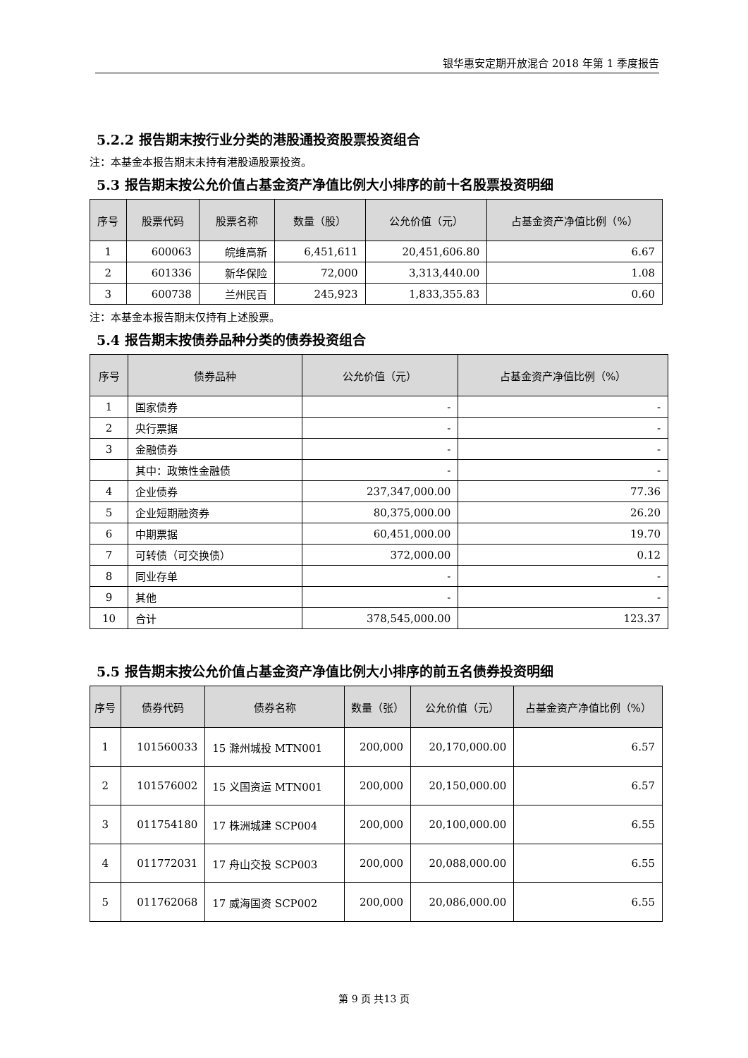银华惠安定期开放混合 2018 年第 1 季度报告
5.2.2 报告期末按行业分类的港股通投资股票投资组合
注：本基金本报告期末未持有港股通股票投资。
5.3 报告期末按公允价值占基金资产净值比例大小排序的前十名股票投资明细
| 序号 | 股票代码 | 股票名称 | 数量（股） | 公允价值（元） | 占基金资产净值比例（%） |
| --- | --- | --- | --- | --- | --- |
| 1 | 600063 | 皖维高新 | 6,451,611 | 20,451,606.80 | 6.67 |
| 2 | 601336 | 新华保险 | 72,000 | 3,313,440.00 | 1.08 |
| 3 | 600738 | 兰州民百 | 245,923 | 1,833,355.83 | 0.60 |
注：本基金本报告期末仅持有上述股票。
5.4 报告期末按债券品种分类的债券投资组合
| 序号 | 债券品种 | 公允价值（元） | 占基金资产净值比例（%） |
| --- | --- | --- | --- |
| 1 | 国家债券 | - | - |
| 2 | 央行票据 | - | - |
| 3 | 金融债券 | - | - |
| | 其中：政策性金融债 | - | - |
| 4 | 企业债券 | 237,347,000.00 | 77.36 |
| 5 | 企业短期融资券 | 80,375,000.00 | 26.20 |
| 6 | 中期票据 | 60,451,000.00 | 19.70 |
| 7 | 可转债（可交换债） | 372,000.00 | 0.12 |
| 8 | 同业存单 | - | - |
| 9 | 其他 | - | - |
| 10 | 合计 | 378,545,000.00 | 123.37 |
5.5 报告期末按公允价值占基金资产净值比例大小排序的前五名债券投资明细
| 序号 | 债券代码 | 债券名称 | 数量（张） | 公允价值（元） | 占基金资产净值比例（%） |
| --- | --- | --- | --- | --- | --- |
| 1 | 101560033 | 15 滁州城投 MTN001 | 200,000 | 20,170,000.00 | 6.57 |
| 2 | 101576002 | 15 义国资运 MTN001 | 200,000 | 20,150,000.00 | 6.57 |
| 3 | 011754180 | 17 株洲城建 SCP004 | 200,000 | 20,100,000.00 | 6.55 |
| 4 | 011772031 | 17 舟山交投 SCP003 | 200,000 | 20,088,000.00 | 6.55 |
| 5 | 011762068 | 17 威海国资 SCP002 | 200,000 | 20,086,000.00 | 6.55 |
第 9 页 共13 页